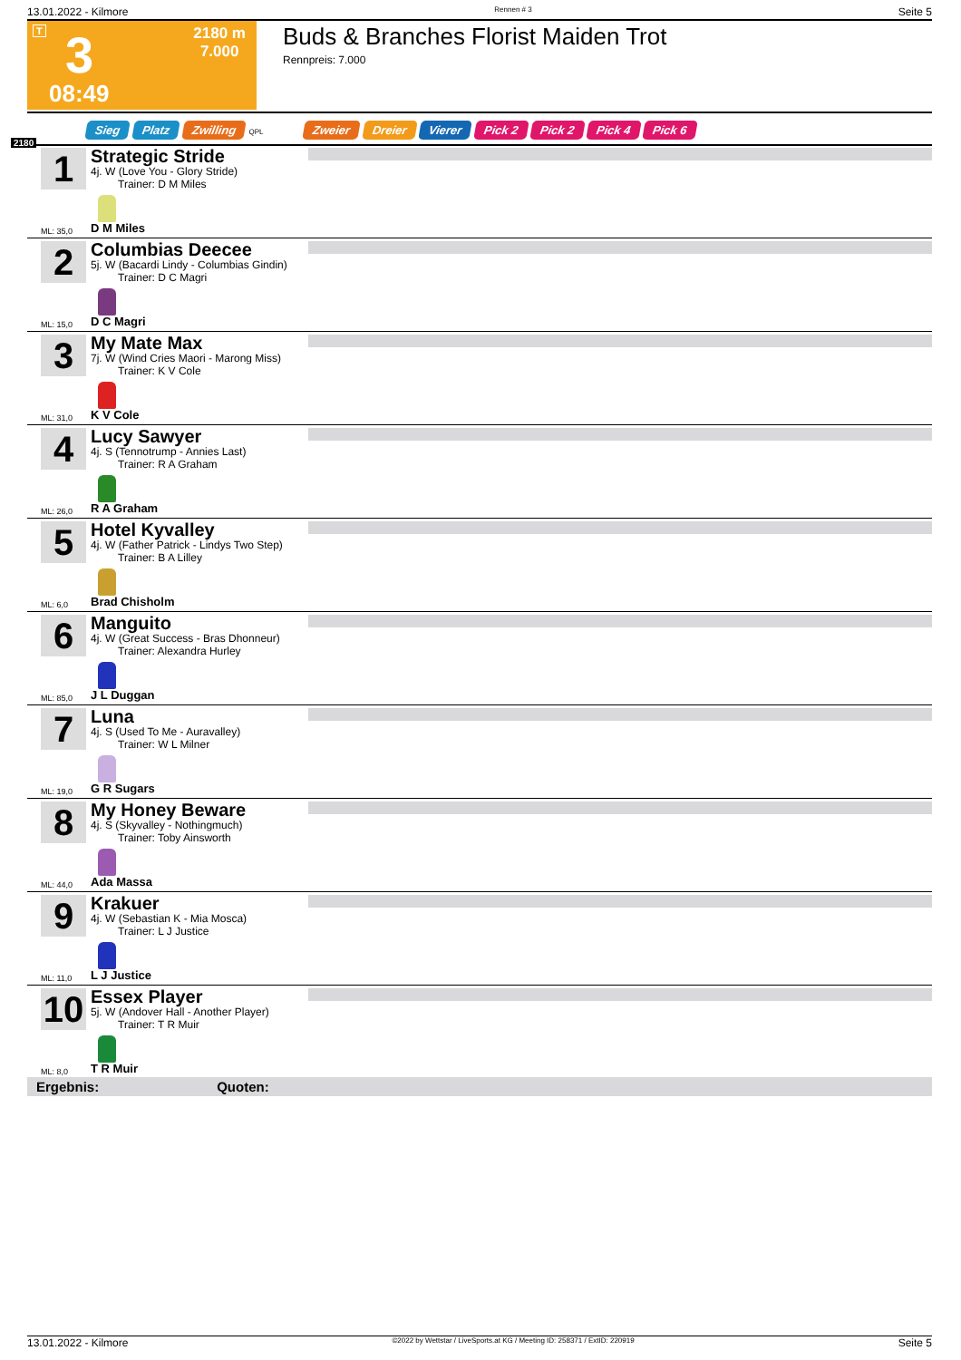13.01.2022 - Kilmore Rennen # 3 Seite 5
T 3
08:49
2180 m
7.000
Buds & Branches Florist Maiden Trot
Rennpreis: 7.000
Sieg Platz Zwilling QPL Zweier Dreier Vierer Pick 2 Pick 2 Pick 4 Pick 6
2180
1
Strategic Stride
4j. W (Love You - Glory Stride)
Trainer: D M Miles
ML: 35,0 D M Miles
2
Columbias Deecee
5j. W (Bacardi Lindy - Columbias Gindin)
Trainer: D C Magri
ML: 15,0 D C Magri
3
My Mate Max
7j. W (Wind Cries Maori - Marong Miss)
Trainer: K V Cole
ML: 31,0 K V Cole
4
Lucy Sawyer
4j. S (Tennotrump - Annies Last)
Trainer: R A Graham
ML: 26,0 R A Graham
5
Hotel Kyvalley
4j. W (Father Patrick - Lindys Two Step)
Trainer: B A Lilley
ML: 6,0 Brad Chisholm
6
Manguito
4j. W (Great Success - Bras Dhonneur)
Trainer: Alexandra Hurley
ML: 85,0 J L Duggan
7
Luna
4j. S (Used To Me - Auravalley)
Trainer: W L Milner
ML: 19,0 G R Sugars
8
My Honey Beware
4j. S (Skyvalley - Nothingmuch)
Trainer: Toby Ainsworth
ML: 44,0 Ada Massa
9
Krakuer
4j. W (Sebastian K - Mia Mosca)
Trainer: L J Justice
ML: 11,0 L J Justice
10
Essex Player
5j. W (Andover Hall - Another Player)
Trainer: T R Muir
ML: 8,0 T R Muir
Ergebnis: Quoten:
13.01.2022 - Kilmore ©2022 by Wettstar / LiveSports.at KG / Meeting ID: 258371 / ExtID: 220919 Seite 5